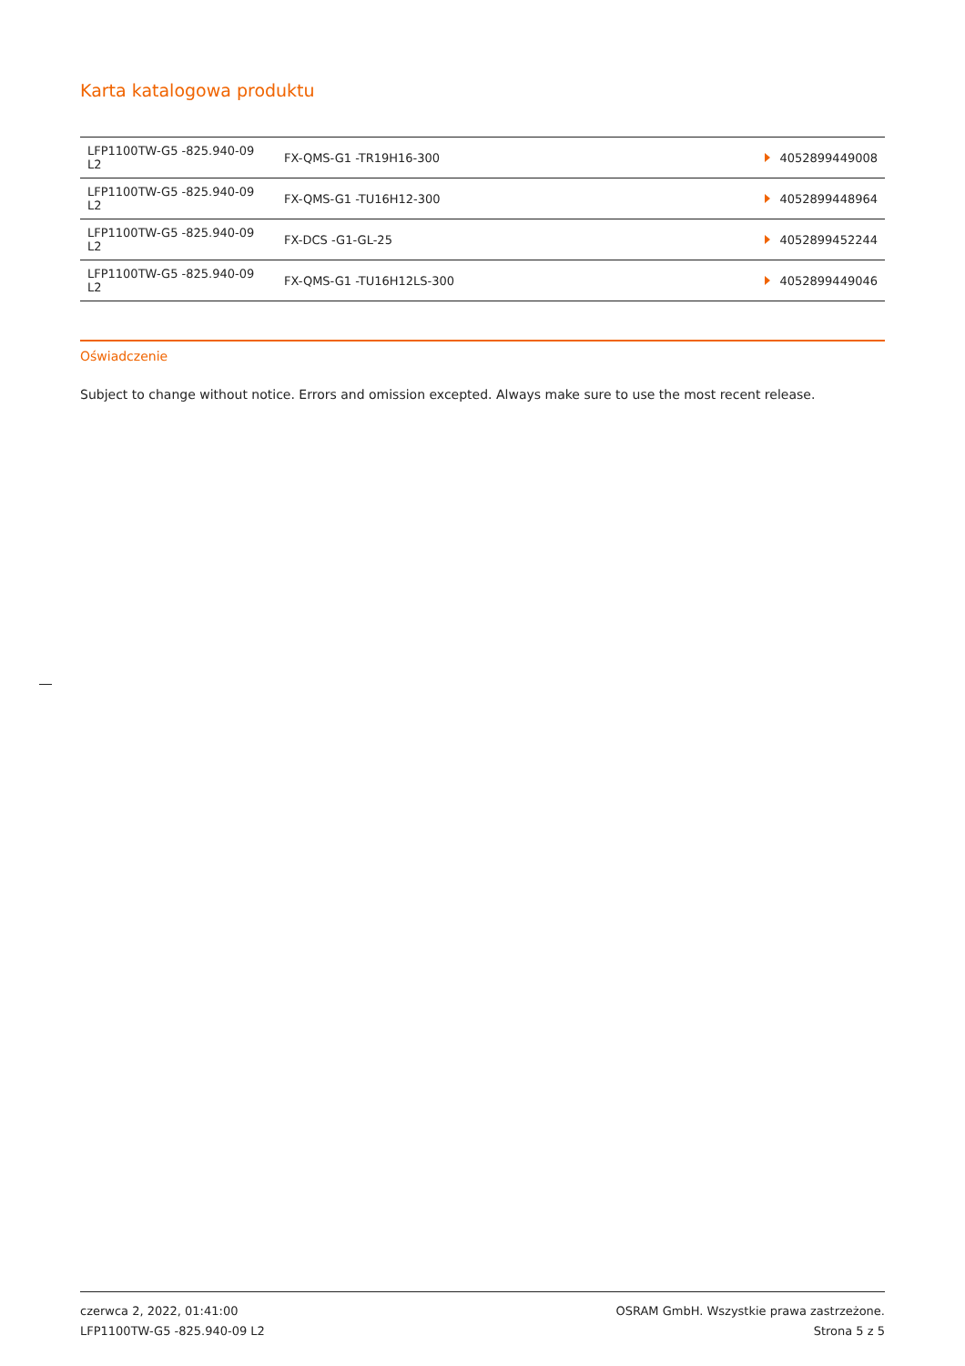Karta katalogowa produktu
| LFP1100TW-G5 -825.940-09 L2 | FX-QMS-G1 -TR19H16-300 | 4052899449008 |
| LFP1100TW-G5 -825.940-09 L2 | FX-QMS-G1 -TU16H12-300 | 4052899448964 |
| LFP1100TW-G5 -825.940-09 L2 | FX-DCS -G1-GL-25 | 4052899452244 |
| LFP1100TW-G5 -825.940-09 L2 | FX-QMS-G1 -TU16H12LS-300 | 4052899449046 |
Oświadczenie
Subject to change without notice. Errors and omission excepted. Always make sure to use the most recent release.
czerwca 2, 2022, 01:41:00
LFP1100TW-G5 -825.940-09 L2
OSRAM GmbH. Wszystkie prawa zastrzeżone.
Strona 5 z 5